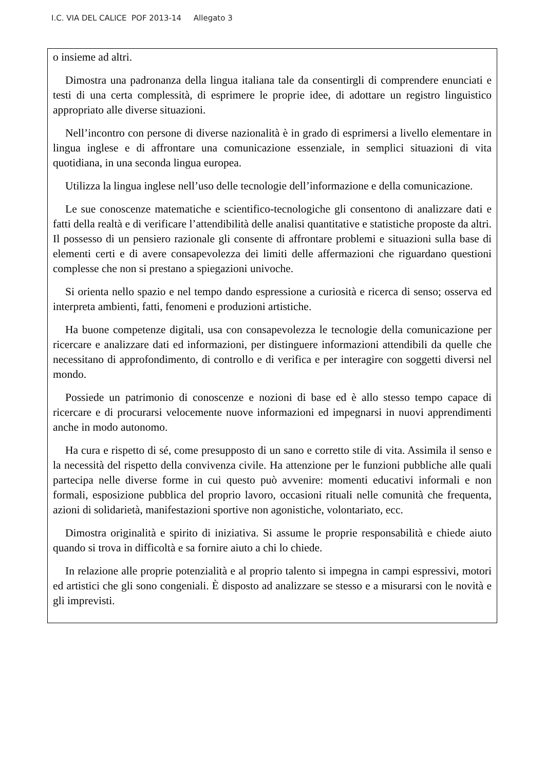I.C. VIA DEL CALICE POF 2013-14 Allegato 3
o insieme ad altri.
Dimostra una padronanza della lingua italiana tale da consentirgli di comprendere enunciati e testi di una certa complessità, di esprimere le proprie idee, di adottare un registro linguistico appropriato alle diverse situazioni.
Nell’incontro con persone di diverse nazionalità è in grado di esprimersi a livello elementare in lingua inglese e di affrontare una comunicazione essenziale, in semplici situazioni di vita quotidiana, in una seconda lingua europea.
Utilizza la lingua inglese nell’uso delle tecnologie dell’informazione e della comunicazione.
Le sue conoscenze matematiche e scientifico-tecnologiche gli consentono di analizzare dati e fatti della realtà e di verificare l’attendibilità delle analisi quantitative e statistiche proposte da altri. Il possesso di un pensiero razionale gli consente di affrontare problemi e situazioni sulla base di elementi certi e di avere consapevolezza dei limiti delle affermazioni che riguardano questioni complesse che non si prestano a spiegazioni univoche.
Si orienta nello spazio e nel tempo dando espressione a curiosità e ricerca di senso; osserva ed interpreta ambienti, fatti, fenomeni e produzioni artistiche.
Ha buone competenze digitali, usa con consapevolezza le tecnologie della comunicazione per ricercare e analizzare dati ed informazioni, per distinguere informazioni attendibili da quelle che necessitano di approfondimento, di controllo e di verifica e per interagire con soggetti diversi nel mondo.
Possiede un patrimonio di conoscenze e nozioni di base ed è allo stesso tempo capace di ricercare e di procurarsi velocemente nuove informazioni ed impegnarsi in nuovi apprendimenti anche in modo autonomo.
Ha cura e rispetto di sé, come presupposto di un sano e corretto stile di vita. Assimila il senso e la necessità del rispetto della convivenza civile. Ha attenzione per le funzioni pubbliche alle quali partecipa nelle diverse forme in cui questo può avvenire: momenti educativi informali e non formali, esposizione pubblica del proprio lavoro, occasioni rituali nelle comunità che frequenta, azioni di solidarietà, manifestazioni sportive non agonistiche, volontariato, ecc.
Dimostra originalità e spirito di iniziativa. Si assume le proprie responsabilità e chiede aiuto quando si trova in difficoltà e sa fornire aiuto a chi lo chiede.
In relazione alle proprie potenzialità e al proprio talento si impegna in campi espressivi, motori ed artistici che gli sono congeniali. È disposto ad analizzare se stesso e a misurarsi con le novità e gli imprevisti.